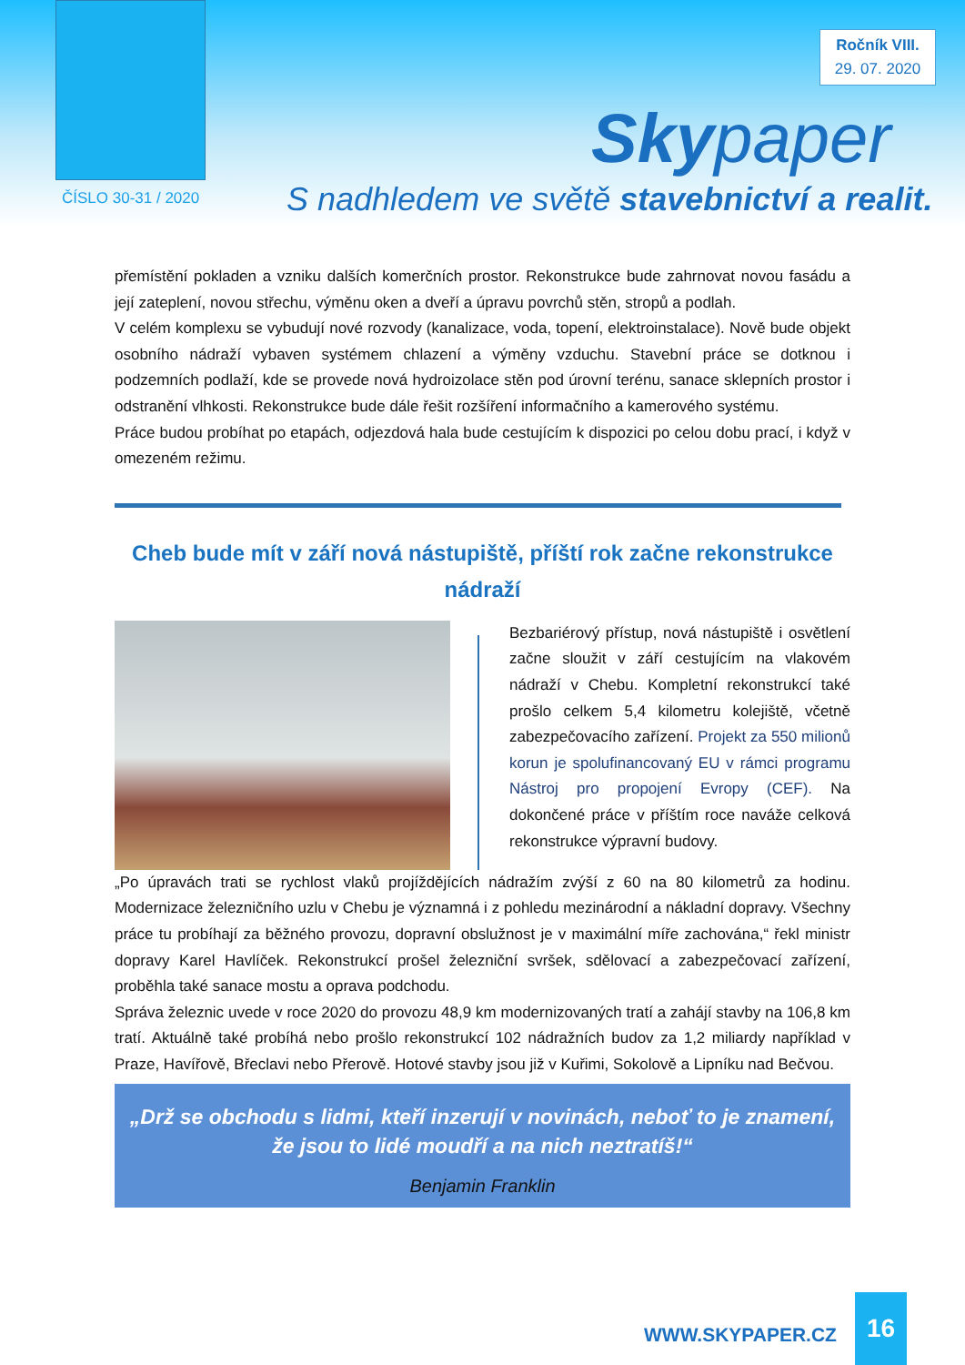Ročník VIII.
29. 07. 2020
Skypaper
ČÍSLO 30-31 / 2020
S nadhledem ve světě stavebnictví a realit.
přemístění pokladen a vzniku dalších komerčních prostor. Rekonstrukce bude zahrnovat novou fasádu a její zateplení, novou střechu, výměnu oken a dveří a úpravu povrchů stěn, stropů a podlah.
V celém komplexu se vybudují nové rozvody (kanalizace, voda, topení, elektroinstalace). Nově bude objekt osobního nádraží vybaven systémem chlazení a výměny vzduchu. Stavební práce se dotknou i podzemních podlaží, kde se provede nová hydroizolace stěn pod úrovní terénu, sanace sklepních prostor i odstranění vlhkosti. Rekonstrukce bude dále řešit rozšíření informačního a kamerového systému.
Práce budou probíhat po etapách, odjezdová hala bude cestujícím k dispozici po celou dobu prací, i když v omezeném režimu.
Cheb bude mít v září nová nástupiště, příští rok začne rekonstrukce nádraží
Bezbariérový přístup, nová nástupiště i osvětlení začne sloužit v září cestujícím na vlakovém nádraží v Chebu. Kompletní rekonstrukcí také prošlo celkem 5,4 kilometru kolejiště, včetně zabezpečovacího zařízení. Projekt za 550 milionů korun je spolufinancovaný EU v rámci programu Nástroj pro propojení Evropy (CEF). Na dokončené práce v příštím roce naváže celková rekonstrukce výpravní budovy.
„Po úpravách trati se rychlost vlaků projíždějících nádražím zvýší z 60 na 80 kilometrů za hodinu. Modernizace železničního uzlu v Chebu je významná i z pohledu mezinárodní a nákladní dopravy. Všechny práce tu probíhají za běžného provozu, dopravní obslužnost je v maximální míře zachována,“ řekl ministr dopravy Karel Havlíček. Rekonstrukcí prošel železniční svršek, sdělovací a zabezpečovací zařízení, proběhla také sanace mostu a oprava podchodu.
Správa železnic uvede v roce 2020 do provozu 48,9 km modernizovaných tratí a zahájí stavby na 106,8 km tratí. Aktuálně také probíhá nebo prošlo rekonstrukcí 102 nádražních budov za 1,2 miliardy například v Praze, Havířově, Břeclavi nebo Přerově. Hotové stavby jsou již v Kuřimi, Sokolově a Lipníku nad Bečvou.
„Drž se obchodu s lidmi, kteří inzerují v novinách, neboť to je znamení, že jsou to lidé moudří a na nich neztratíš!“
Benjamin Franklin
WWW.SKYPAPER.CZ
16